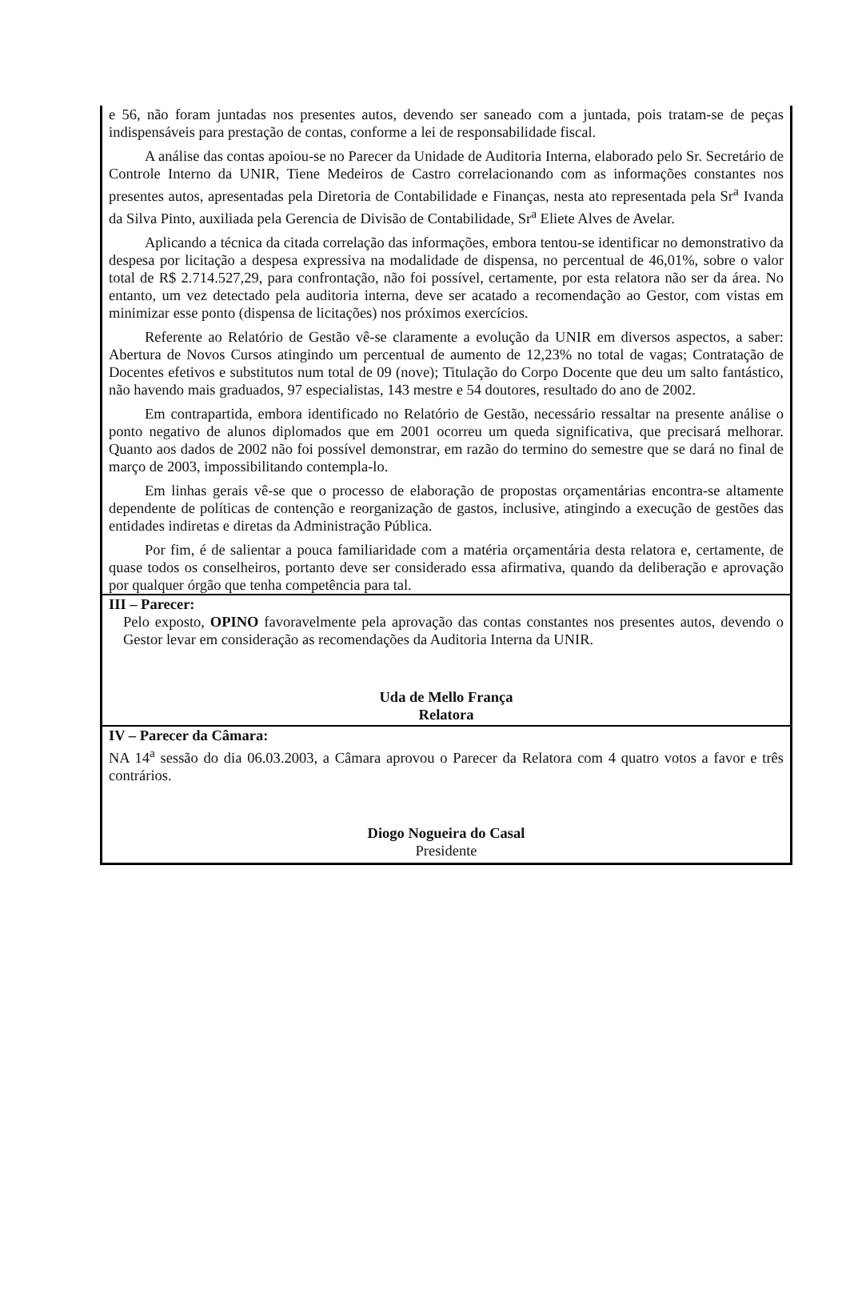e 56, não foram juntadas nos presentes autos, devendo ser saneado com a juntada, pois tratam-se de peças indispensáveis para prestação de contas, conforme a lei de responsabilidade fiscal.
A análise das contas apoiou-se no Parecer da Unidade de Auditoria Interna, elaborado pelo Sr. Secretário de Controle Interno da UNIR, Tiene Medeiros de Castro correlacionando com as informações constantes nos presentes autos, apresentadas pela Diretoria de Contabilidade e Finanças, nesta ato representada pela Sr<sup>a</sup> Ivanda da Silva Pinto, auxiliada pela Gerencia de Divisão de Contabilidade, Sr<sup>a</sup> Eliete Alves de Avelar.
Aplicando a técnica da citada correlação das informações, embora tentou-se identificar no demonstrativo da despesa por licitação a despesa expressiva na modalidade de dispensa, no percentual de 46,01%, sobre o valor total de R$ 2.714.527,29, para confrontação, não foi possível, certamente, por esta relatora não ser da área. No entanto, um vez detectado pela auditoria interna, deve ser acatado a recomendação ao Gestor, com vistas em minimizar esse ponto (dispensa de licitações) nos próximos exercícios.
Referente ao Relatório de Gestão vê-se claramente a evolução da UNIR em diversos aspectos, a saber: Abertura de Novos Cursos atingindo um percentual de aumento de 12,23% no total de vagas; Contratação de Docentes efetivos e substitutos num total de 09 (nove); Titulação do Corpo Docente que deu um salto fantástico, não havendo mais graduados, 97 especialistas, 143 mestre e 54 doutores, resultado do ano de 2002.
Em contrapartida, embora identificado no Relatório de Gestão, necessário ressaltar na presente análise o ponto negativo de alunos diplomados que em 2001 ocorreu um queda significativa, que precisará melhorar. Quanto aos dados de 2002 não foi possível demonstrar, em razão do termino do semestre que se dará no final de março de 2003, impossibilitando contempla-lo.
Em linhas gerais vê-se que o processo de elaboração de propostas orçamentárias encontra-se altamente dependente de políticas de contenção e reorganização de gastos, inclusive, atingindo a execução de gestões das entidades indiretas e diretas da Administração Pública.
Por fim, é de salientar a pouca familiaridade com a matéria orçamentária desta relatora e, certamente, de quase todos os conselheiros, portanto deve ser considerado essa afirmativa, quando da deliberação e aprovação por qualquer órgão que tenha competência para tal.
III – Parecer:
Pelo exposto, OPINO favoravelmente pela aprovação das contas constantes nos presentes autos, devendo o Gestor levar em consideração as recomendações da Auditoria Interna da UNIR.
Uda de Mello França
Relatora
IV – Parecer da Câmara:
NA 14<sup>a</sup> sessão do dia 06.03.2003, a Câmara aprovou o Parecer da Relatora com 4 quatro votos a favor e três contrários.
Diogo Nogueira do Casal
Presidente